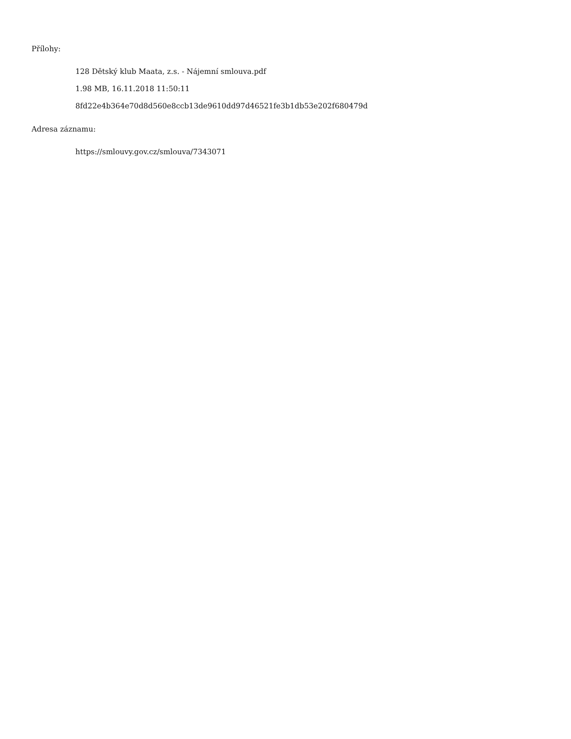Přílohy:
128 Dětský klub Maata, z.s. - Nájemní smlouva.pdf
1.98 MB, 16.11.2018 11:50:11
8fd22e4b364e70d8d560e8ccb13de9610dd97d46521fe3b1db53e202f680479d
Adresa záznamu:
https://smlouvy.gov.cz/smlouva/7343071